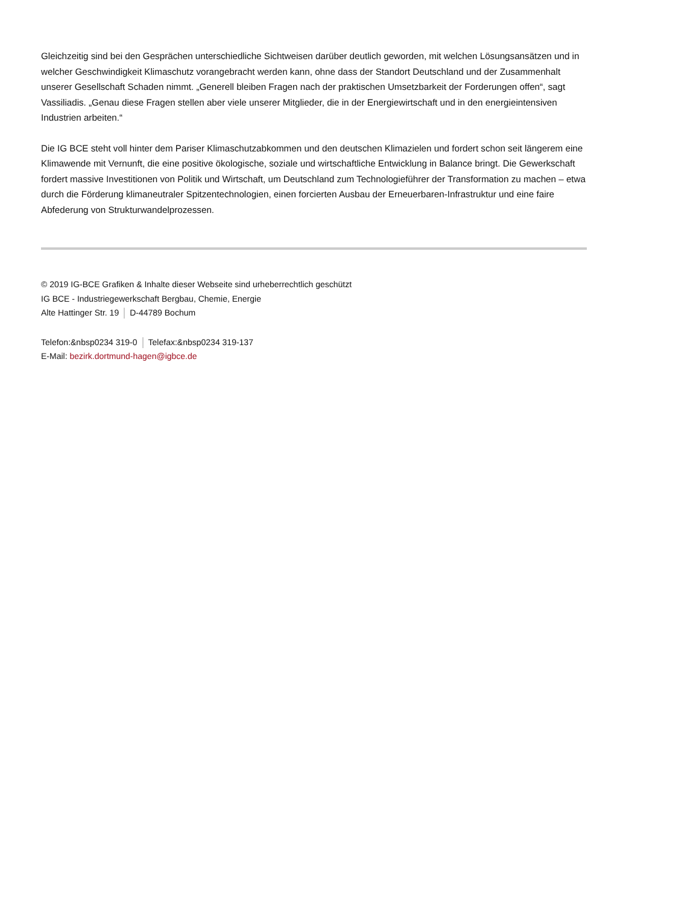Gleichzeitig sind bei den Gesprächen unterschiedliche Sichtweisen darüber deutlich geworden, mit welchen Lösungsansätzen und in welcher Geschwindigkeit Klimaschutz vorangebracht werden kann, ohne dass der Standort Deutschland und der Zusammenhalt unserer Gesellschaft Schaden nimmt. „Generell bleiben Fragen nach der praktischen Umsetzbarkeit der Forderungen offen“, sagt Vassiliadis. „Genau diese Fragen stellen aber viele unserer Mitglieder, die in der Energiewirtschaft und in den energieintensiven Industrien arbeiten.“
Die IG BCE steht voll hinter dem Pariser Klimaschutzabkommen und den deutschen Klimazielen und fordert schon seit längerem eine Klimawende mit Vernunft, die eine positive ökologische, soziale und wirtschaftliche Entwicklung in Balance bringt. Die Gewerkschaft fordert massive Investitionen von Politik und Wirtschaft, um Deutschland zum Technologieführer der Transformation zu machen – etwa durch die Förderung klimaneutraler Spitzentechnologien, einen forcierten Ausbau der Erneuerbaren-Infrastruktur und eine faire Abfederung von Strukturwandelprozessen.
© 2019 IG-BCE Grafiken & Inhalte dieser Webseite sind urheberrechtlich geschützt
IG BCE - Industriegewerkschaft Bergbau, Chemie, Energie
Alte Hattinger Str. 19 D-44789 Bochum
Telefon:&nbsp0234 319-0 Telefax:&nbsp0234 319-137
E-Mail: bezirk.dortmund-hagen@igbce.de